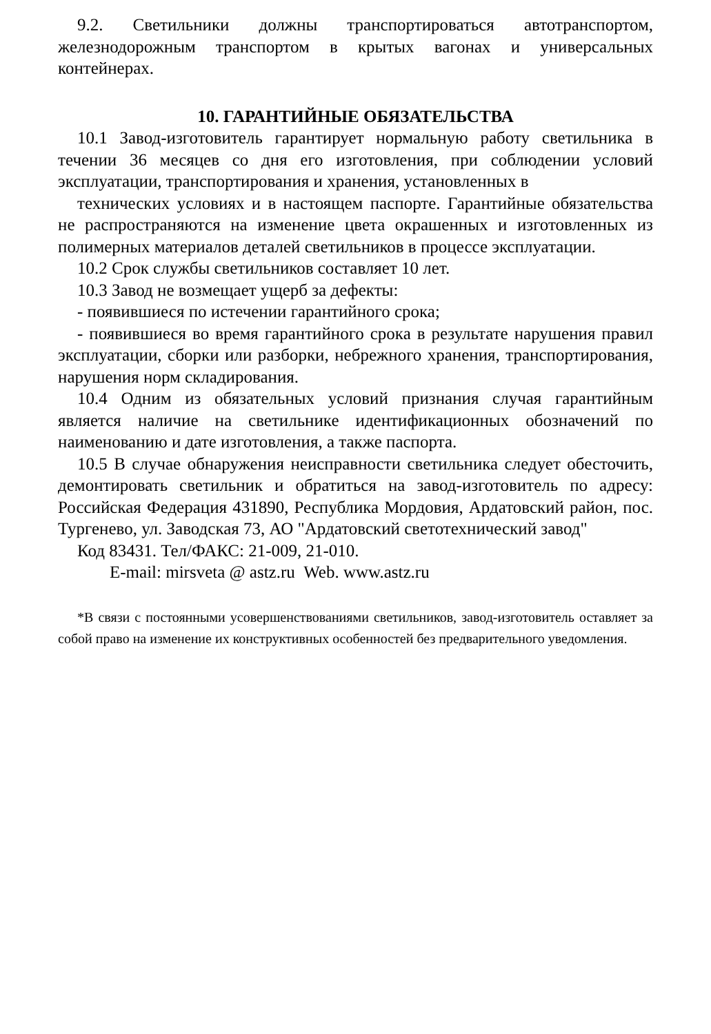9.2. Светильники должны транспортироваться автотранспортом, железнодорожным транспортом в крытых вагонах и универсальных контейнерах.
10. ГАРАНТИЙНЫЕ ОБЯЗАТЕЛЬСТВА
10.1 Завод-изготовитель гарантирует нормальную работу светильника в течении 36 месяцев со дня его изготовления, при соблюдении условий эксплуатации, транспортирования и хранения, установленных в
технических условиях и в настоящем паспорте. Гарантийные обязательства не распространяются на изменение цвета окрашенных и изготовленных из полимерных материалов деталей светильников в процессе эксплуатации.
10.2 Срок службы светильников составляет 10 лет.
10.3 Завод не возмещает ущерб за дефекты:
- появившиеся по истечении гарантийного срока;
- появившиеся во время гарантийного срока в результате нарушения правил эксплуатации, сборки или разборки, небрежного хранения, транспортирования, нарушения норм складирования.
10.4 Одним из обязательных условий признания случая гарантийным является наличие на светильнике идентификационных обозначений по наименованию и дате изготовления, а также паспорта.
10.5 В случае обнаружения неисправности светильника следует обесточить, демонтировать светильник и обратиться на завод-изготовитель по адресу: Российская Федерация 431890, Республика Мордовия, Ардатовский район, пос. Тургенево, ул. Заводская 73, АО "Ардатовский светотехнический завод"
Код 83431. Тел/ФАКС: 21-009, 21-010.
E-mail: mirsveta @ astz.ru Web. www.astz.ru
*В связи с постоянными усовершенствованиями светильников, завод-изготовитель оставляет за собой право на изменение их конструктивных особенностей без предварительного уведомления.